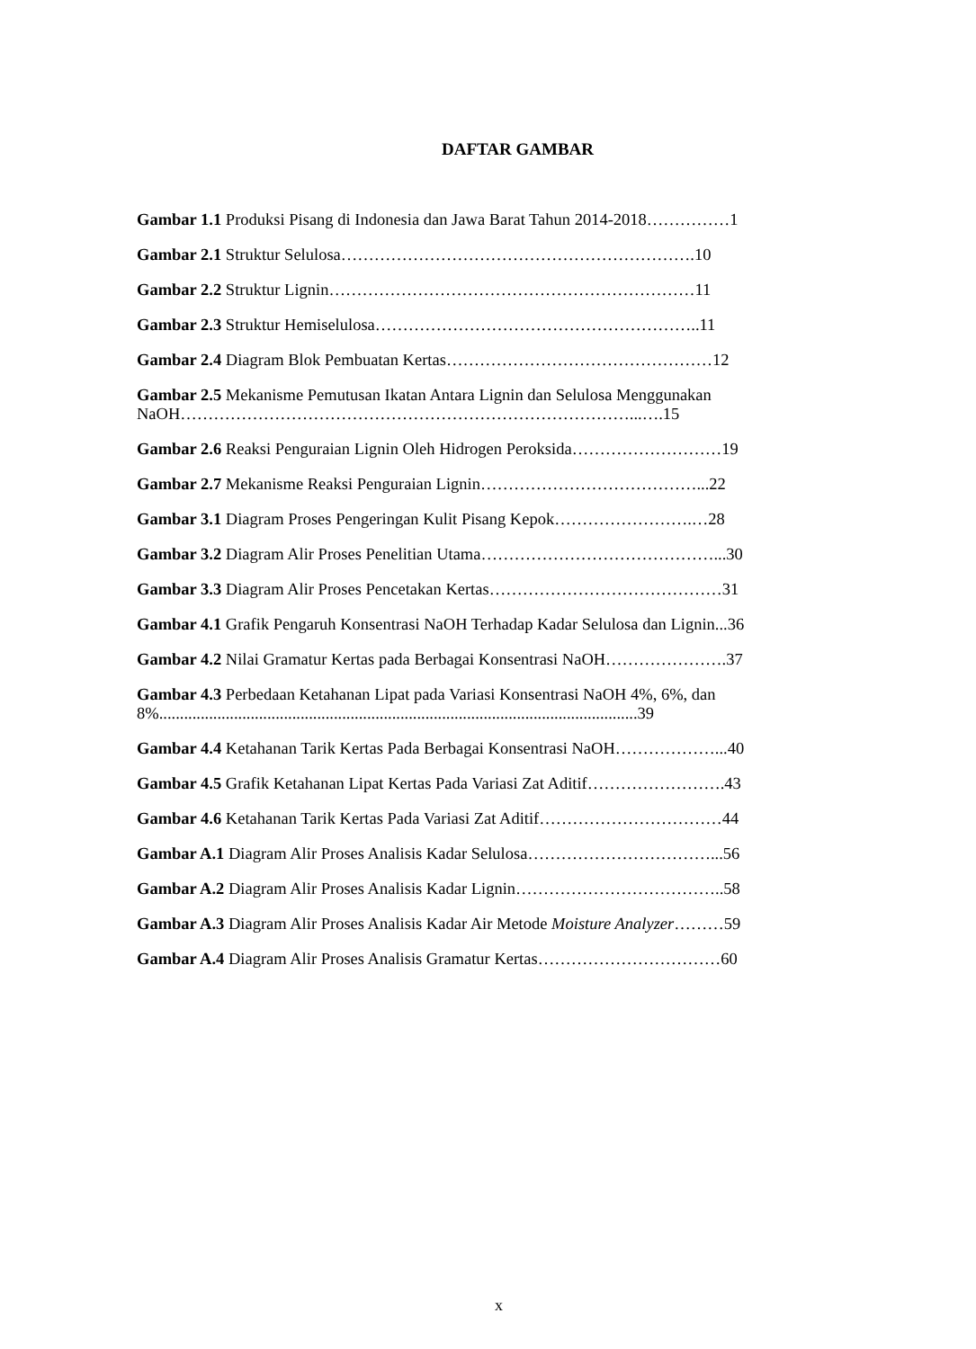DAFTAR GAMBAR
Gambar 1.1 Produksi Pisang di Indonesia dan Jawa Barat Tahun 2014-2018……………1
Gambar 2.1 Struktur Selulosa……………………………………………………….10
Gambar 2.2 Struktur Lignin…………………………………………………………11
Gambar 2.3 Struktur Hemiselulosa…………………………………………………..11
Gambar 2.4 Diagram Blok Pembuatan Kertas…………………………………………12
Gambar 2.5 Mekanisme Pemutusan Ikatan Antara Lignin dan Selulosa Menggunakan NaOH………………………………………………………………………...….15
Gambar 2.6 Reaksi Penguraian Lignin Oleh Hidrogen Peroksida………………………19
Gambar 2.7 Mekanisme Reaksi Penguraian Lignin…………………………………...22
Gambar 3.1 Diagram Proses Pengeringan Kulit Pisang Kepok…………………….…28
Gambar 3.2 Diagram Alir Proses Penelitian Utama……………………………………...30
Gambar 3.3 Diagram Alir Proses Pencetakan Kertas……………………………………31
Gambar 4.1 Grafik Pengaruh Konsentrasi NaOH Terhadap Kadar Selulosa dan Lignin...36
Gambar 4.2 Nilai Gramatur Kertas pada Berbagai Konsentrasi NaOH………………….37
Gambar 4.3 Perbedaan Ketahanan Lipat pada Variasi Konsentrasi NaOH 4%, 6%, dan 8%...................................................................................................................39
Gambar 4.4 Ketahanan Tarik Kertas Pada Berbagai Konsentrasi NaOH………………...40
Gambar 4.5 Grafik Ketahanan Lipat Kertas Pada Variasi Zat Aditif…………………….43
Gambar 4.6 Ketahanan Tarik Kertas Pada Variasi Zat Aditif……………………………44
Gambar A.1 Diagram Alir Proses Analisis Kadar Selulosa……………………………...56
Gambar A.2 Diagram Alir Proses Analisis Kadar Lignin………………………………..58
Gambar A.3 Diagram Alir Proses Analisis Kadar Air Metode Moisture Analyzer………59
Gambar A.4 Diagram Alir Proses Analisis Gramatur Kertas……………………………60
x